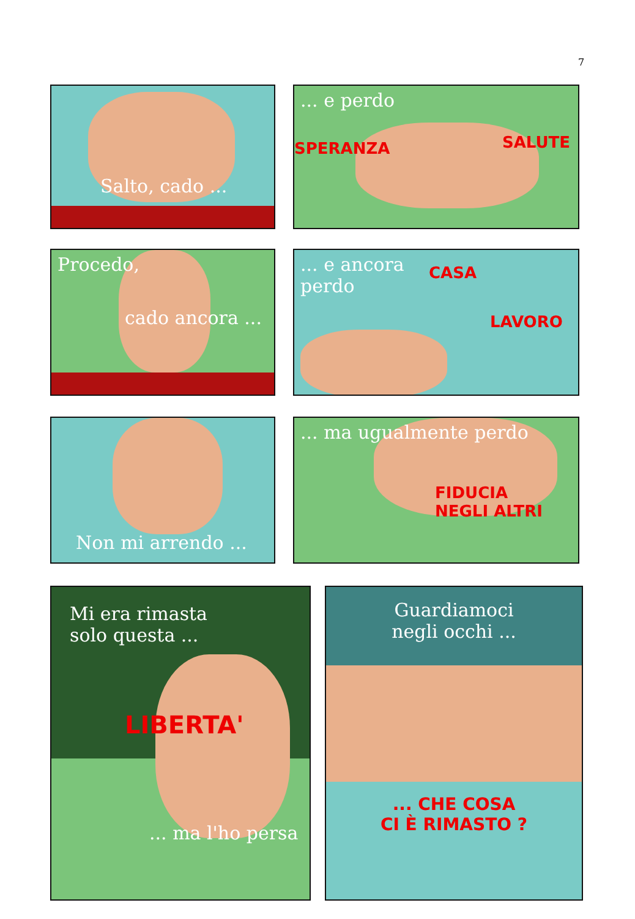7
Salto, cado ...
... e perdo
SPERANZA
SALUTE
Procedo,
cado ancora ...
... e ancora
perdo
CASA
LAVORO
Non mi arrendo ...
... ma ugualmente perdo
FIDUCIA
NEGLI ALTRI
Mi era rimasta
solo questa ...
LIBERTA'
... ma l'ho persa
Guardiamoci
negli occhi ...
... CHE COSA
CI È RIMASTO ?